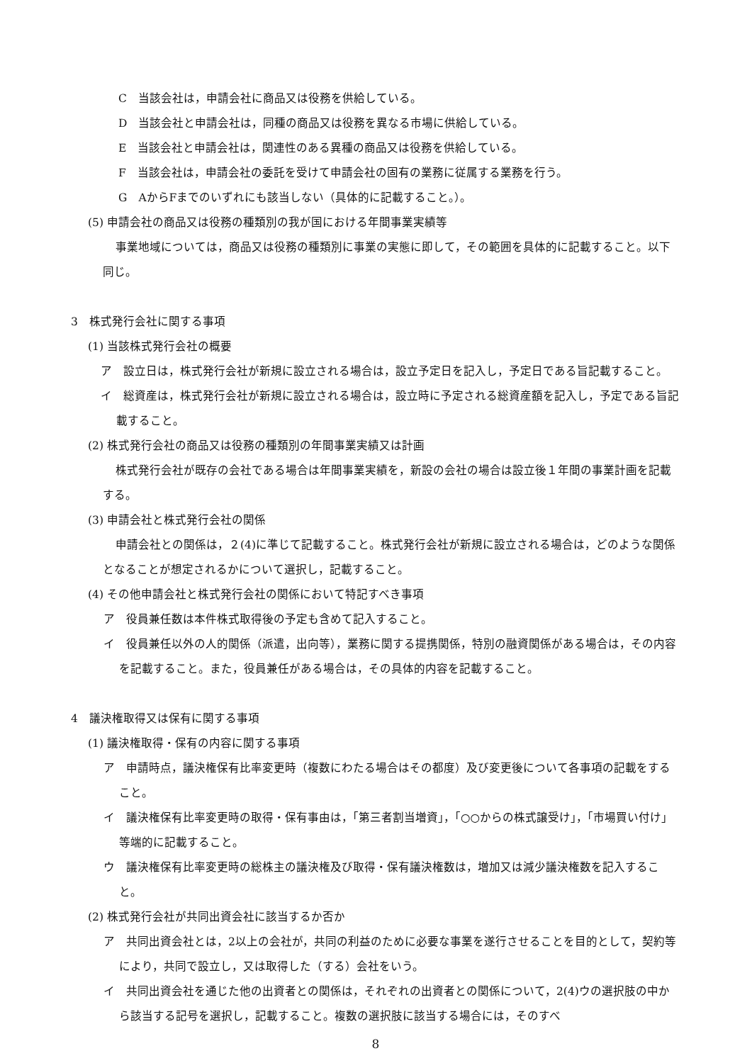C　当該会社は，申請会社に商品又は役務を供給している。
D　当該会社と申請会社は，同種の商品又は役務を異なる市場に供給している。
E　当該会社と申請会社は，関連性のある異種の商品又は役務を供給している。
F　当該会社は，申請会社の委託を受けて申請会社の固有の業務に従属する業務を行う。
G　AからFまでのいずれにも該当しない（具体的に記載すること。）。
(5) 申請会社の商品又は役務の種類別の我が国における年間事業実績等
事業地域については，商品又は役務の種類別に事業の実態に即して，その範囲を具体的に記載すること。以下同じ。
3　株式発行会社に関する事項
(1) 当該株式発行会社の概要
ア　設立日は，株式発行会社が新規に設立される場合は，設立予定日を記入し，予定日である旨記載すること。
イ　総資産は，株式発行会社が新規に設立される場合は，設立時に予定される総資産額を記入し，予定である旨記載すること。
(2) 株式発行会社の商品又は役務の種類別の年間事業実績又は計画
株式発行会社が既存の会社である場合は年間事業実績を，新設の会社の場合は設立後１年間の事業計画を記載する。
(3) 申請会社と株式発行会社の関係
申請会社との関係は，２(4)に準じて記載すること。株式発行会社が新規に設立される場合は，どのような関係となることが想定されるかについて選択し，記載すること。
(4) その他申請会社と株式発行会社の関係において特記すべき事項
ア　役員兼任数は本件株式取得後の予定も含めて記入すること。
イ　役員兼任以外の人的関係（派遣，出向等），業務に関する提携関係，特別の融資関係がある場合は，その内容を記載すること。また，役員兼任がある場合は，その具体的内容を記載すること。
4　議決権取得又は保有に関する事項
(1) 議決権取得・保有の内容に関する事項
ア　申請時点，議決権保有比率変更時（複数にわたる場合はその都度）及び変更後について各事項の記載をすること。
イ　議決権保有比率変更時の取得・保有事由は，「第三者割当増資」，「○○からの株式譲受け」，「市場買い付け」等端的に記載すること。
ウ　議決権保有比率変更時の総株主の議決権及び取得・保有議決権数は，増加又は減少議決権数を記入すること。
(2) 株式発行会社が共同出資会社に該当するか否か
ア　共同出資会社とは，2以上の会社が，共同の利益のために必要な事業を遂行させることを目的として，契約等により，共同で設立し，又は取得した（する）会社をいう。
イ　共同出資会社を通じた他の出資者との関係は，それぞれの出資者との関係について，2(4)ウの選択肢の中から該当する記号を選択し，記載すること。複数の選択肢に該当する場合には，そのすべ
8